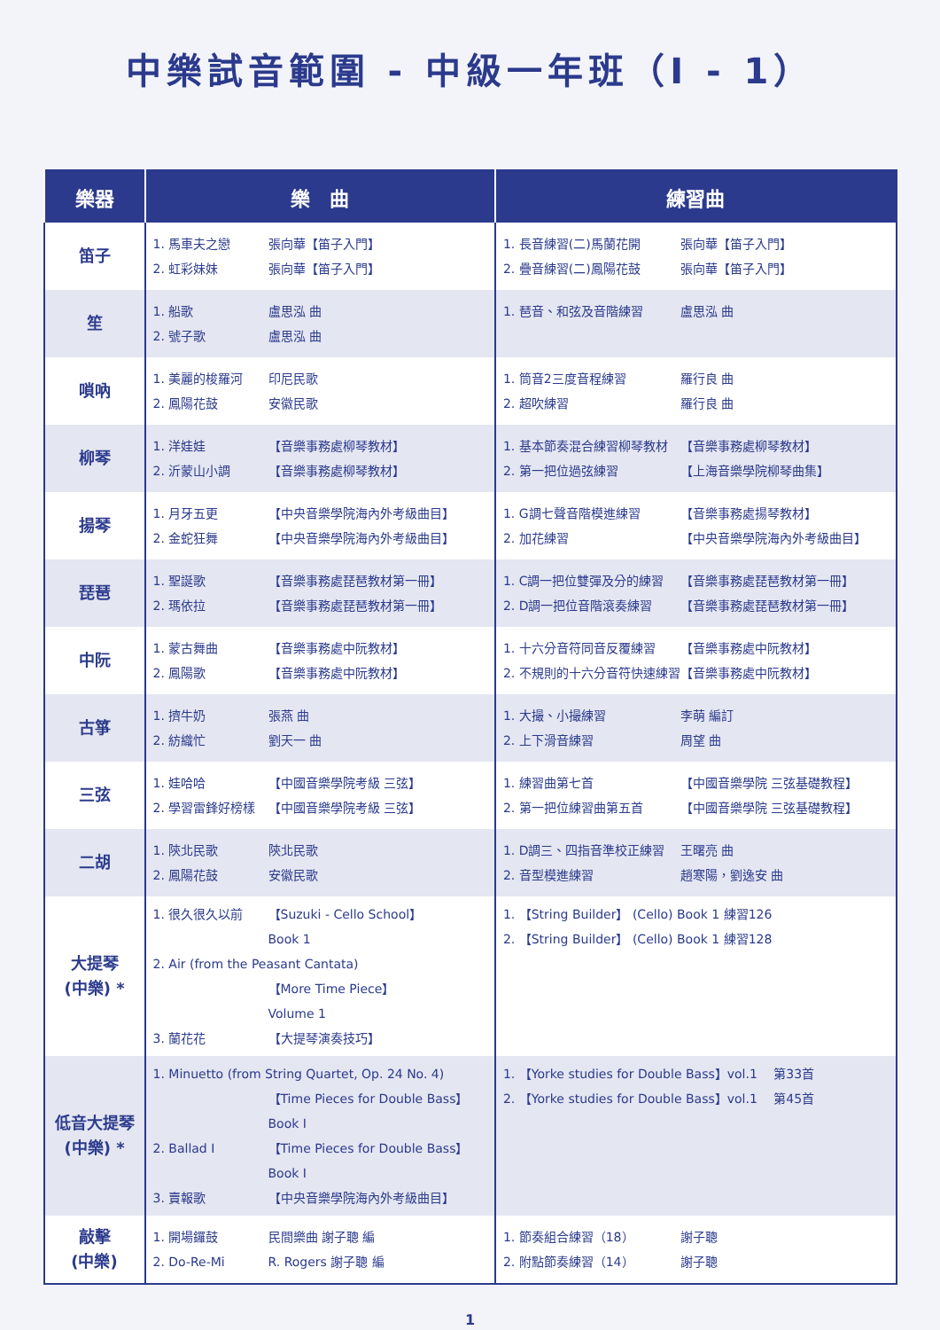中樂試音範圍 - 中級一年班（I - 1）
| 樂器 | 樂 曲 | 練習曲 |
| --- | --- | --- |
| 笛子 | 1. 馬車夫之戀 張向華【笛子入門】 2. 虹彩妹妹 張向華【笛子入門】 | 1. 長音練習(二)馬蘭花開 張向華【笛子入門】 2. 疊音練習(二)鳳陽花鼓 張向華【笛子入門】 |
| 笙 | 1. 船歌 盧思泓 曲 2. 號子歌 盧思泓 曲 | 1. 琶音、和弦及音階練習 盧思泓 曲 |
| 嗩吶 | 1. 美麗的梭羅河 印尼民歌 2. 鳳陽花鼓 安徽民歌 | 1. 筒音2三度音程練習 羅行良 曲 2. 超吹練習 羅行良 曲 |
| 柳琴 | 1. 洋娃娃 【音樂事務處柳琴教材】 2. 沂蒙山小調 【音樂事務處柳琴教材】 | 1. 基本節奏混合練習柳琴教材 【音樂事務處柳琴教材】 2. 第一把位過弦練習 【上海音樂學院柳琴曲集】 |
| 揚琴 | 1. 月牙五更 【中央音樂學院海內外考級曲目】 2. 金蛇狂舞 【中央音樂學院海內外考級曲目】 | 1. G調七聲音階模進練習 【音樂事務處揚琴教材】 2. 加花練習 【中央音樂學院海內外考級曲目】 |
| 琵琶 | 1. 聖誕歌 【音樂事務處琵琶教材第一冊】 2. 瑪依拉 【音樂事務處琵琶教材第一冊】 | 1. C調一把位雙彈及分的練習 【音樂事務處琵琶教材第一冊】 2. D調一把位音階滾奏練習 【音樂事務處琵琶教材第一冊】 |
| 中阮 | 1. 蒙古舞曲 【音樂事務處中阮教材】 2. 鳳陽歌 【音樂事務處中阮教材】 | 1. 十六分音符同音反覆練習 【音樂事務處中阮教材】 2. 不規則的十六分音符快速練習 【音樂事務處中阮教材】 |
| 古箏 | 1. 擠牛奶 張燕 曲 2. 紡織忙 劉天一 曲 | 1. 大撮、小撮練習 李萌 編訂 2. 上下滑音練習 周望 曲 |
| 三弦 | 1. 娃哈哈 【中國音樂學院考級 三弦】 2. 學習雷鋒好榜樣 【中國音樂學院考級 三弦】 | 1. 練習曲第七首 【中國音樂學院 三弦基礎教程】 2. 第一把位練習曲第五首 【中國音樂學院 三弦基礎教程】 |
| 二胡 | 1. 陝北民歌 陝北民歌 2. 鳳陽花鼓 安徽民歌 | 1. D調三、四指音準校正練習 王曙亮 曲 2. 音型模進練習 趙寒陽，劉逸安 曲 |
| 大提琴 (中樂) * | 1. 很久很久以前 【Suzuki - Cello School】 Book 1 2. Air (from the Peasant Cantata) 【More Time Piece】 Volume 1 3. 蘭花花 【大提琴演奏技巧】 | 1. 【String Builder】 (Cello) Book 1 練習126 2. 【String Builder】 (Cello) Book 1 練習128 |
| 低音大提琴 (中樂) * | 1. Minuetto (from String Quartet, Op. 24 No. 4) 【Time Pieces for Double Bass】 Book I 2. Ballad I 【Time Pieces for Double Bass】 Book I 3. 賣報歌 【中央音樂學院海內外考級曲目】 | 1. 【Yorke studies for Double Bass】vol.1 第33首 2. 【Yorke studies for Double Bass】vol.1 第45首 |
| 敲擊 (中樂) | 1. 開場鑼鼓 民間樂曲 謝子聰 編 2. Do-Re-Mi R. Rogers 謝子聰 編 | 1. 節奏組合練習（18） 謝子聰 2. 附點節奏練習（14） 謝子聰 |
1